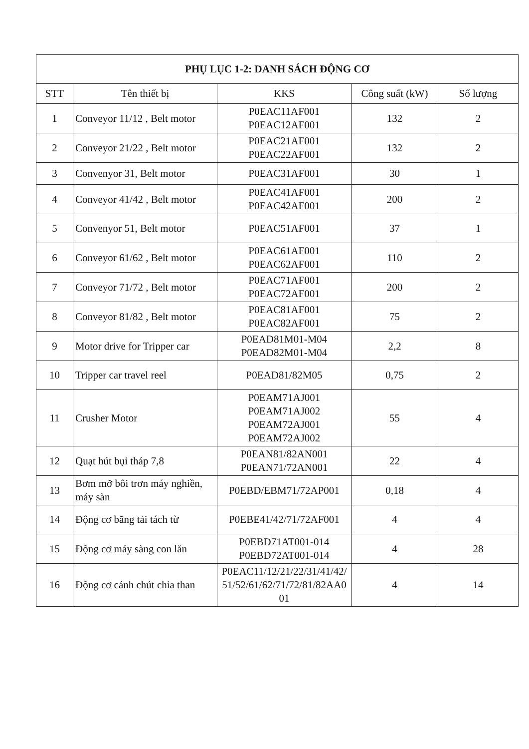| PHỤ LỤC 1-2: DANH SÁCH ĐỘNG CƠ | | | | |
| --- | --- | --- | --- | --- |
| STT | Tên thiết bị | KKS | Công suất (kW) | Số lượng |
| 1 | Conveyor 11/12 , Belt motor | P0EAC11AF001 P0EAC12AF001 | 132 | 2 |
| 2 | Conveyor 21/22 , Belt motor | P0EAC21AF001 P0EAC22AF001 | 132 | 2 |
| 3 | Convenyor 31, Belt motor | P0EAC31AF001 | 30 | 1 |
| 4 | Conveyor 41/42 , Belt motor | P0EAC41AF001 P0EAC42AF001 | 200 | 2 |
| 5 | Convenyor 51, Belt motor | P0EAC51AF001 | 37 | 1 |
| 6 | Conveyor 61/62 , Belt motor | P0EAC61AF001 P0EAC62AF001 | 110 | 2 |
| 7 | Conveyor 71/72 , Belt motor | P0EAC71AF001 P0EAC72AF001 | 200 | 2 |
| 8 | Conveyor 81/82 , Belt motor | P0EAC81AF001 P0EAC82AF001 | 75 | 2 |
| 9 | Motor drive for Tripper car | P0EAD81M01-M04 P0EAD82M01-M04 | 2,2 | 8 |
| 10 | Tripper car travel reel | P0EAD81/82M05 | 0,75 | 2 |
| 11 | Crusher Motor | P0EAM71AJ001 P0EAM71AJ002 P0EAM72AJ001 P0EAM72AJ002 | 55 | 4 |
| 12 | Quạt hút bụi tháp 7,8 | P0EAN81/82AN001 P0EAN71/72AN001 | 22 | 4 |
| 13 | Bơm mỡ bôi trơn máy nghiền, máy sàn | P0EBD/EBM71/72AP001 | 0,18 | 4 |
| 14 | Động cơ băng tải tách từ | P0EBE41/42/71/72AF001 | 4 | 4 |
| 15 | Động cơ máy sàng con lăn | P0EBD71AT001-014 P0EBD72AT001-014 | 4 | 28 |
| 16 | Động cơ cánh chút chia than | P0EAC11/12/21/22/31/41/42/ 51/52/61/62/71/72/81/82AA0 01 | 4 | 14 |